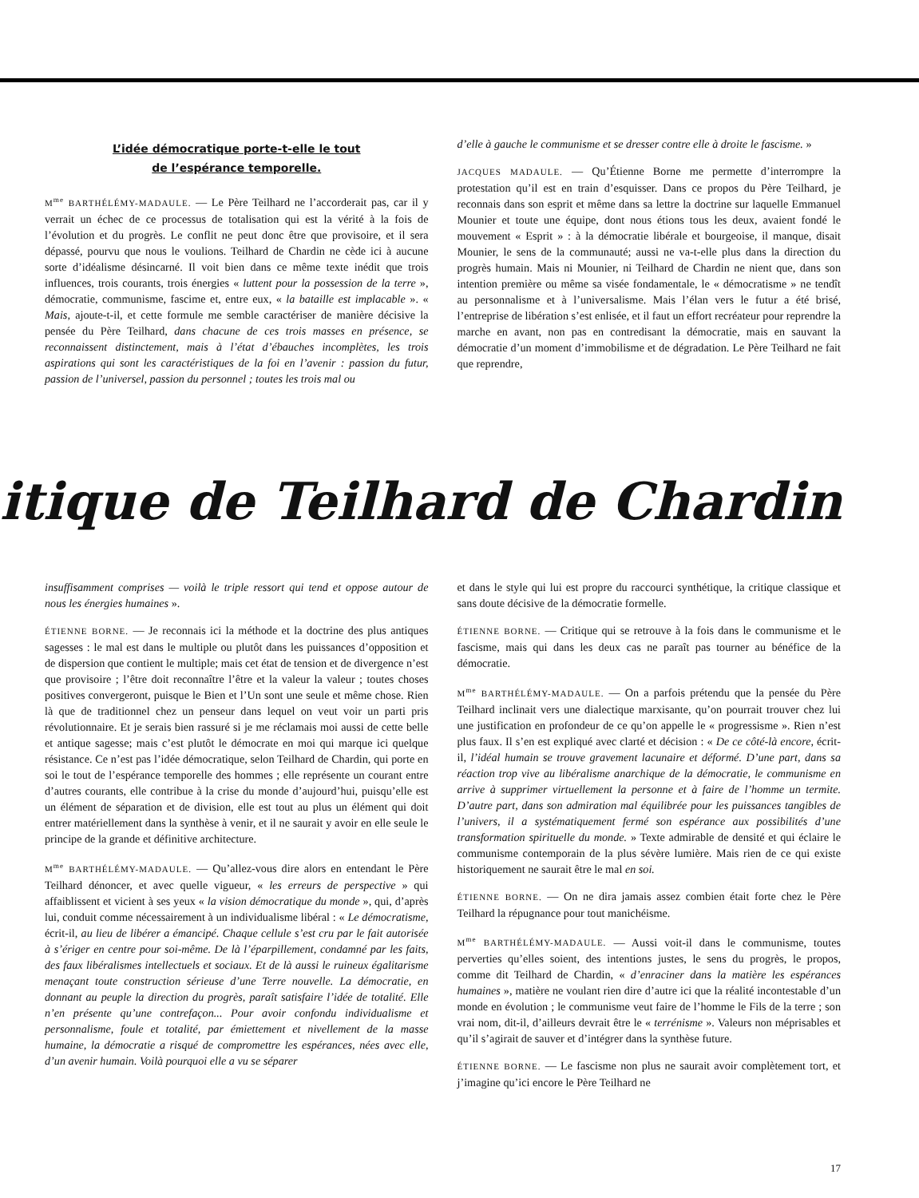L’idée démocratique porte-t-elle le tout
de l’espérance temporelle.
M<sup>me</sup> BARTHÉLÉMY-MADAULE. — Le Père Teilhard ne l’accorderait pas, car il y verrait un échec de ce processus de totalisation qui est la vérité à la fois de l’évolution et du progrès. Le conflit ne peut donc être que provisoire, et il sera dépassé, pourvu que nous le voulions. Teilhard de Chardin ne cède ici à aucune sorte d’idéalisme désincarné. Il voit bien dans ce même texte inédit que trois influences, trois courants, trois énergies « luttent pour la possession de la terre », démocratie, communisme, fascime et, entre eux, « la bataille est implacable ». « Mais, ajoute-t-il, et cette formule me semble caractériser de manière décisive la pensée du Père Teilhard, dans chacune de ces trois masses en présence, se reconnaissent distinctement, mais à l’état d’ébauches incomplètes, les trois aspirations qui sont les caractéristiques de la foi en l’avenir : passion du futur, passion de l’universel, passion du personnel ; toutes les trois mal ou
d’elle à gauche le communisme et se dresser contre elle à droite le fascisme. »
JACQUES MADAULE. — Qu’Étienne Borne me permette d’interrompre la protestation qu’il est en train d’esquisser. Dans ce propos du Père Teilhard, je reconnais dans son esprit et même dans sa lettre la doctrine sur laquelle Emmanuel Mounier et toute une équipe, dont nous étions tous les deux, avaient fondé le mouvement « Esprit » : à la démocratie libérale et bourgeoise, il manque, disait Mounier, le sens de la communauté; aussi ne va-t-elle plus dans la direction du progrès humain. Mais ni Mounier, ni Teilhard de Chardin ne nient que, dans son intention première ou même sa visée fondamentale, le « démocratisme » ne tendît au personnalisme et à l’universalisme. Mais l’élan vers le futur a été brisé, l’entreprise de libération s’est enlisée, et il faut un effort recréateur pour reprendre la marche en avant, non pas en contredisant la démocratie, mais en sauvant la démocratie d’un moment d’immobilisme et de dégradation. Le Père Teilhard ne fait que reprendre,
itique de Teilhard de Chardin
insuffisamment comprises — voilà le triple ressort qui tend et oppose autour de nous les énergies humaines ».
ÉTIENNE BORNE. — Je reconnais ici la méthode et la doctrine des plus antiques sagesses : le mal est dans le multiple ou plutôt dans les puissances d’opposition et de dispersion que contient le multiple; mais cet état de tension et de divergence n’est que provisoire ; l’être doit reconnaître l’être et la valeur la valeur ; toutes choses positives convergeront, puisque le Bien et l’Un sont une seule et même chose. Rien là que de traditionnel chez un penseur dans lequel on veut voir un parti pris révolutionnaire. Et je serais bien rassuré si je me réclamais moi aussi de cette belle et antique sagesse; mais c’est plutôt le démocrate en moi qui marque ici quelque résistance. Ce n’est pas l’idée démocratique, selon Teilhard de Chardin, qui porte en soi le tout de l’espérance temporelle des hommes ; elle représente un courant entre d’autres courants, elle contribue à la crise du monde d’aujourd’hui, puisqu’elle est un élément de séparation et de division, elle est tout au plus un élément qui doit entrer matériellement dans la synthèse à venir, et il ne saurait y avoir en elle seule le principe de la grande et définitive architecture.
M<sup>me</sup> BARTHÉLÉMY-MADAULE. — Qu’allez-vous dire alors en entendant le Père Teilhard dénoncer, et avec quelle vigueur, « les erreurs de perspective » qui affaiblissent et vicient à ses yeux « la vision démocratique du monde », qui, d’après lui, conduit comme nécessairement à un individualisme libéral : « Le démocratisme, écrit-il, au lieu de libérer a émancipé. Chaque cellule s’est cru par le fait autorisée à s’ériger en centre pour soi-même. De là l’éparpillement, condamné par les faits, des faux libéralismes intellectuels et sociaux. Et de là aussi le ruineux égalitarisme menaçant toute construction sérieuse d’une Terre nouvelle. La démocratie, en donnant au peuple la direction du progrès, paraît satisfaire l’idée de totalité. Elle n’en présente qu’une contrefaçon... Pour avoir confondu individualisme et personnalisme, foule et totalité, par émiettement et nivellement de la masse humaine, la démocratie a risqué de compromettre les espérances, nées avec elle, d’un avenir humain. Voilà pourquoi elle a vu se séparer
et dans le style qui lui est propre du raccourci synthétique, la critique classique et sans doute décisive de la démocratie formelle.
ÉTIENNE BORNE. — Critique qui se retrouve à la fois dans le communisme et le fascisme, mais qui dans les deux cas ne paraît pas tourner au bénéfice de la démocratie.
M<sup>me</sup> BARTHÉLÉMY-MADAULE. — On a parfois prétendu que la pensée du Père Teilhard inclinait vers une dialectique marxisante, qu’on pourrait trouver chez lui une justification en profondeur de ce qu’on appelle le « progressisme ». Rien n’est plus faux. Il s’en est expliqué avec clarté et décision : « De ce côté-là encore, écrit-il, l’idéal humain se trouve gravement lacunaire et déformé. D’une part, dans sa réaction trop vive au libéralisme anarchique de la démocratie, le communisme en arrive à supprimer virtuellement la personne et à faire de l’homme un termite. D’autre part, dans son admiration mal équilibrée pour les puissances tangibles de l’univers, il a systématiquement fermé son espérance aux possibilités d’une transformation spirituelle du monde. » Texte admirable de densité et qui éclaire le communisme contemporain de la plus sévère lumière. Mais rien de ce qui existe historiquement ne saurait être le mal en soi.
ÉTIENNE BORNE. — On ne dira jamais assez combien était forte chez le Père Teilhard la répugnance pour tout manichéisme.
M<sup>me</sup> BARTHÉLÉMY-MADAULE. — Aussi voit-il dans le communisme, toutes perverties qu’elles soient, des intentions justes, le sens du progrès, le propos, comme dit Teilhard de Chardin, « d’enraciner dans la matière les espérances humaines », matière ne voulant rien dire d’autre ici que la réalité incontestable d’un monde en évolution ; le communisme veut faire de l’homme le Fils de la terre ; son vrai nom, dit-il, d’ailleurs devrait être le « terrénisme ». Valeurs non méprisables et qu’il s’agirait de sauver et d’intégrer dans la synthèse future.
ÉTIENNE BORNE. — Le fascisme non plus ne saurait avoir complètement tort, et j’imagine qu’ici encore le Père Teilhard ne
17